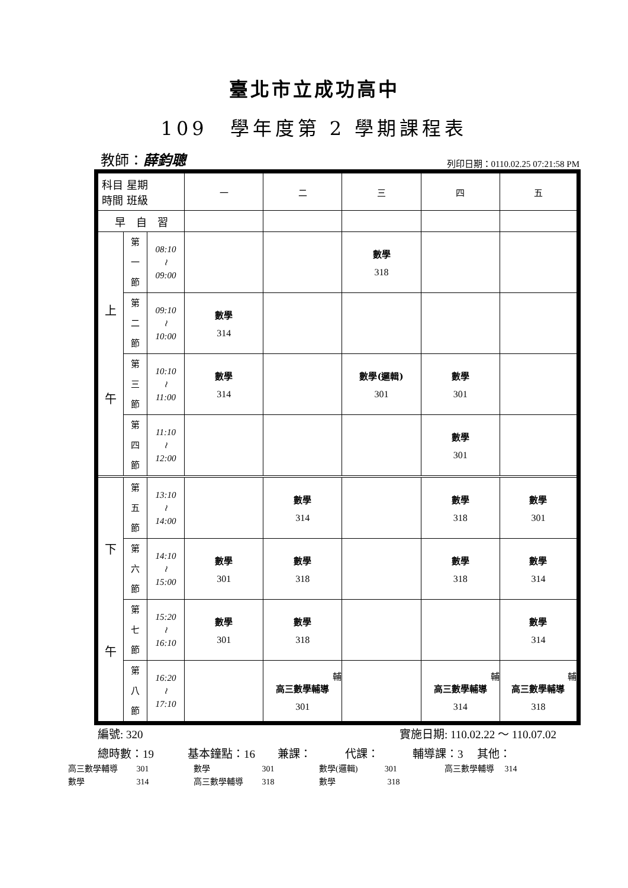臺北市立成功高中
109　學年度第 2 學期課程表
教師：薛鈞聰 列印日期：0110.02.25 07:21:58 PM
| 科目 星期 時間 班級 | | | 一 | 二 | 三 | 四 | 五 |
| 早 自 習 | | | | | | | |
| 上 午 | 第 一 節 | 08:10 ≀ 09:00 | | | 數學 318 | | |
| | 第 二 節 | 09:10 ≀ 10:00 | 數學 314 | | | | |
| | 第 三 節 | 10:10 ≀ 11:00 | 數學 314 | | 數學(邏輯) 301 | 數學 301 | |
| | 第 四 節 | 11:10 ≀ 12:00 | | | | 數學 301 | |
| 下 午 | 第 五 節 | 13:10 ≀ 14:00 | | 數學 314 | | 數學 318 | 數學 301 |
| | 第 六 節 | 14:10 ≀ 15:00 | 數學 301 | 數學 318 | | 數學 318 | 數學 314 |
| | 第 七 節 | 15:20 ≀ 16:10 | 數學 301 | 數學 318 | | | 數學 314 |
| | 第 八 節 | 16:20 ≀ 17:10 | | 輔 高三數學輔導 301 | | 輔 高三數學輔導 314 | 輔 高三數學輔導 318 |
編號: 320 實施日期: 110.02.22 ～ 110.07.02
總時數：19　　　基本鐘點：16　　兼課：　　　代課：　　　輔導課：3　 其他：
| 高三數學輔導 301 | 數學 301 | 數學(邏輯) 301 | 高三數學輔導 314 |
| 數學 314 | 高三數學輔導 318 | 數學 318 | |